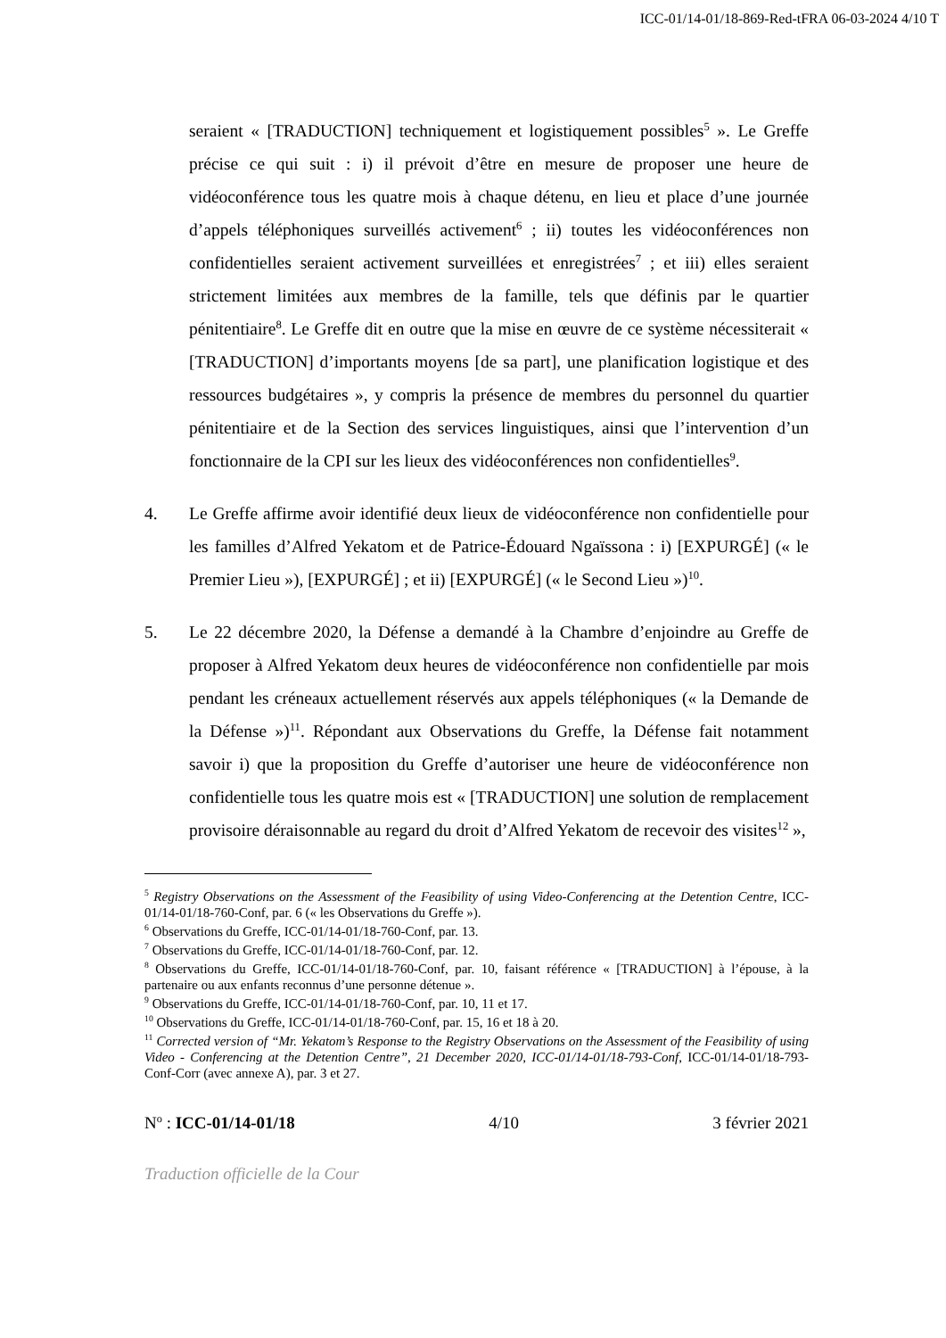ICC-01/14-01/18-869-Red-tFRA 06-03-2024 4/10 T
seraient « [TRADUCTION] techniquement et logistiquement possibles<sup>5</sup> ». Le Greffe précise ce qui suit : i) il prévoit d’être en mesure de proposer une heure de vidéoconférence tous les quatre mois à chaque détenu, en lieu et place d’une journée d’appels téléphoniques surveillés activement<sup>6</sup> ; ii) toutes les vidéoconférences non confidentielles seraient activement surveillées et enregistrées<sup>7</sup> ; et iii) elles seraient strictement limitées aux membres de la famille, tels que définis par le quartier pénitentiaire<sup>8</sup>. Le Greffe dit en outre que la mise en œuvre de ce système nécessiterait « [TRADUCTION] d’importants moyens [de sa part], une planification logistique et des ressources budgétaires », y compris la présence de membres du personnel du quartier pénitentiaire et de la Section des services linguistiques, ainsi que l’intervention d’un fonctionnaire de la CPI sur les lieux des vidéoconférences non confidentielles<sup>9</sup>.
4. Le Greffe affirme avoir identifié deux lieux de vidéoconférence non confidentielle pour les familles d’Alfred Yekatom et de Patrice-Édouard Ngaïssona : i) [EXPURGÉ] (« le Premier Lieu »), [EXPURGÉ] ; et ii) [EXPURGÉ] (« le Second Lieu »)<sup>10</sup>.
5. Le 22 décembre 2020, la Défense a demandé à la Chambre d’enjoindre au Greffe de proposer à Alfred Yekatom deux heures de vidéoconférence non confidentielle par mois pendant les créneaux actuellement réservés aux appels téléphoniques (« la Demande de la Défense »)<sup>11</sup>. Répondant aux Observations du Greffe, la Défense fait notamment savoir i) que la proposition du Greffe d’autoriser une heure de vidéoconférence non confidentielle tous les quatre mois est « [TRADUCTION] une solution de remplacement provisoire déraisonnable au regard du droit d’Alfred Yekatom de recevoir des visites<sup>12</sup> »,
<sup>5</sup> Registry Observations on the Assessment of the Feasibility of using Video-Conferencing at the Detention Centre, ICC-01/14-01/18-760-Conf, par. 6 (« les Observations du Greffe »).
<sup>6</sup> Observations du Greffe, ICC-01/14-01/18-760-Conf, par. 13.
<sup>7</sup> Observations du Greffe, ICC-01/14-01/18-760-Conf, par. 12.
<sup>8</sup> Observations du Greffe, ICC-01/14-01/18-760-Conf, par. 10, faisant référence « [TRADUCTION] à l’épouse, à la partenaire ou aux enfants reconnus d’une personne détenue ».
<sup>9</sup> Observations du Greffe, ICC-01/14-01/18-760-Conf, par. 10, 11 et 17.
<sup>10</sup> Observations du Greffe, ICC-01/14-01/18-760-Conf, par. 15, 16 et 18 à 20.
<sup>11</sup> Corrected version of “Mr. Yekatom’s Response to the Registry Observations on the Assessment of the Feasibility of using Video - Conferencing at the Detention Centre”, 21 December 2020, ICC-01/14-01/18-793-Conf, ICC-01/14-01/18-793-Conf-Corr (avec annexe A), par. 3 et 27.
N<sup>o</sup> : ICC-01/14-01/18 4/10 3 février 2021
Traduction officielle de la Cour